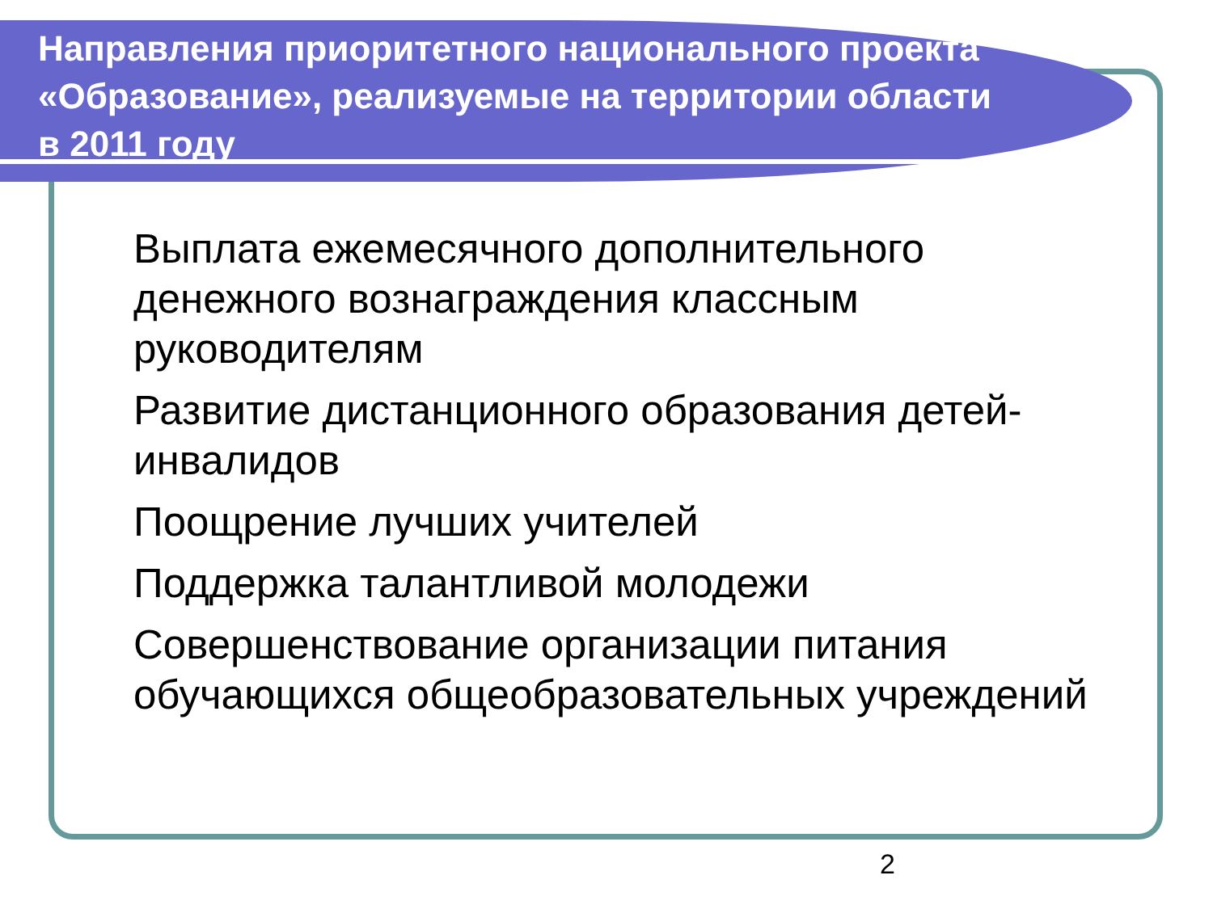Направления приоритетного национального проекта «Образование», реализуемые на территории области в 2011 году
Выплата ежемесячного дополнительного денежного вознаграждения классным руководителям
Развитие дистанционного образования детей-инвалидов
Поощрение лучших учителей
Поддержка талантливой молодежи
Совершенствование организации питания обучающихся общеобразовательных учреждений
2